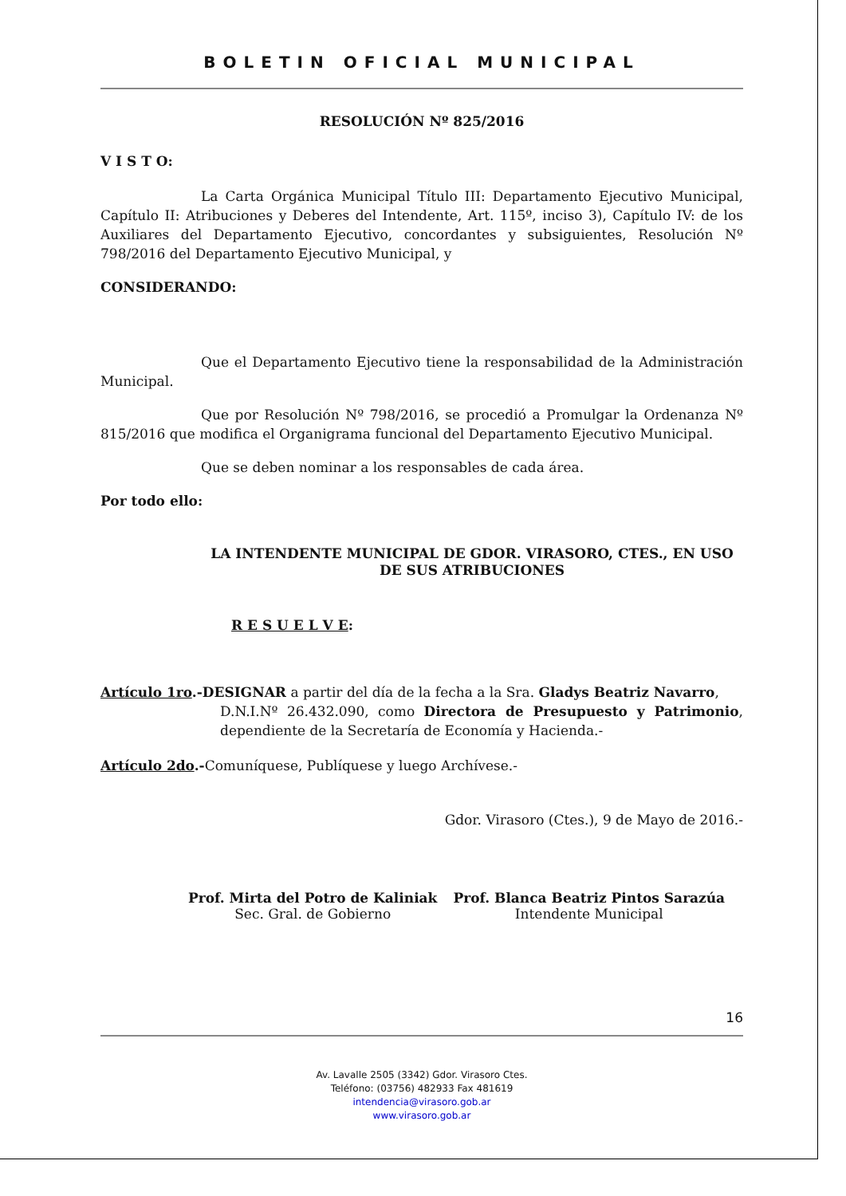BOLETIN OFICIAL MUNICIPAL
RESOLUCIÓN Nº 825/2016
V I S T O:
La Carta Orgánica Municipal Título III: Departamento Ejecutivo Municipal, Capítulo II: Atribuciones y Deberes del Intendente, Art. 115º, inciso 3), Capítulo IV: de los Auxiliares del Departamento Ejecutivo, concordantes y subsiguientes, Resolución Nº 798/2016 del Departamento Ejecutivo Municipal, y
CONSIDERANDO:
Que el Departamento Ejecutivo tiene la responsabilidad de la Administración Municipal.
Que por Resolución Nº 798/2016, se procedió a Promulgar la Ordenanza Nº 815/2016 que modifica el Organigrama funcional del Departamento Ejecutivo Municipal.
Que se deben nominar a los responsables de cada área.
Por todo ello:
LA INTENDENTE MUNICIPAL DE GDOR. VIRASORO, CTES., EN USO DE SUS ATRIBUCIONES
R E S U E L V E:
Artículo 1ro.-DESIGNAR a partir del día de la fecha a la Sra. Gladys Beatriz Navarro,
D.N.I.Nº 26.432.090, como Directora de Presupuesto y Patrimonio, dependiente de la Secretaría de Economía y Hacienda.-
Artículo 2do.-Comuníquese, Publíquese y luego Archívese.-
Gdor. Virasoro (Ctes.), 9 de Mayo de 2016.-
Prof. Mirta del Potro de Kaliniak
Sec. Gral. de Gobierno
Prof. Blanca Beatriz Pintos Sarazúa
Intendente Municipal
16
Av. Lavalle 2505 (3342) Gdor. Virasoro Ctes.
Teléfono: (03756) 482933 Fax 481619
intendencia@virasoro.gob.ar
www.virasoro.gob.ar